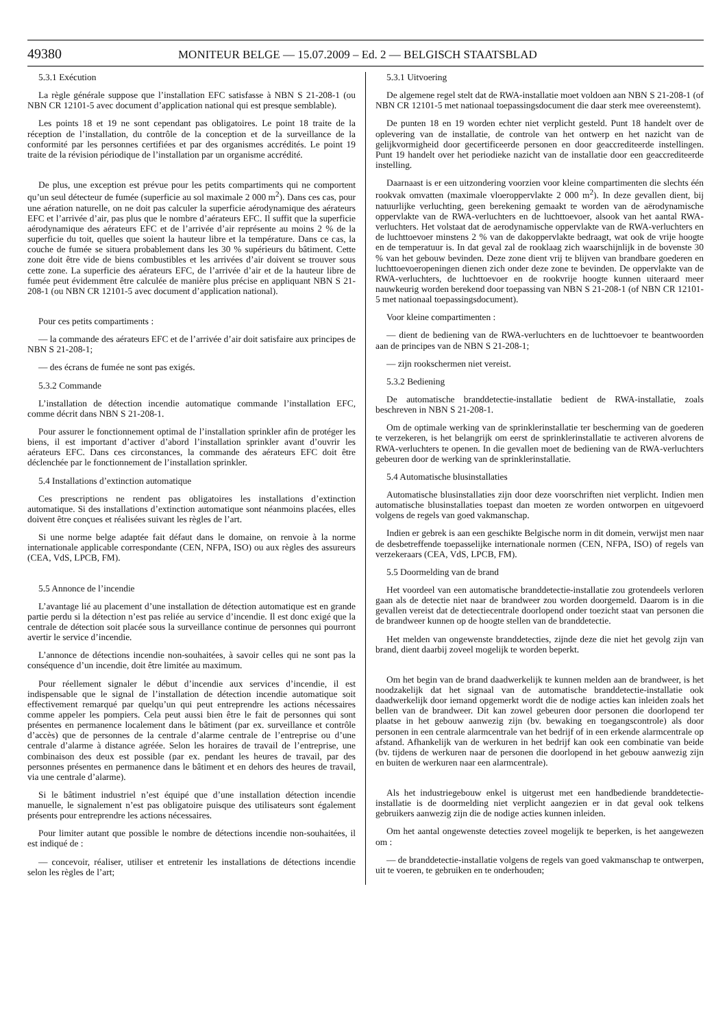49380 MONITEUR BELGE — 15.07.2009 – Ed. 2 — BELGISCH STAATSBLAD
5.3.1 Exécution
La règle générale suppose que l’installation EFC satisfasse à NBN S 21-208-1 (ou NBN CR 12101-5 avec document d’application national qui est presque semblable).
Les points 18 et 19 ne sont cependant pas obligatoires. Le point 18 traite de la réception de l’installation, du contrôle de la conception et de la surveillance de la conformité par les personnes certifiées et par des organismes accrédités. Le point 19 traite de la révision périodique de l’installation par un organisme accrédité.
De plus, une exception est prévue pour les petits compartiments qui ne comportent qu’un seul détecteur de fumée (superficie au sol maximale 2 000 m<sup>2</sup>). Dans ces cas, pour une aération naturelle, on ne doit pas calculer la superficie aérodynamique des aérateurs EFC et l’arrivée d’air, pas plus que le nombre d’aérateurs EFC. Il suffit que la superficie aérodynamique des aérateurs EFC et de l’arrivée d’air représente au moins 2 % de la superficie du toit, quelles que soient la hauteur libre et la température. Dans ce cas, la couche de fumée se situera probablement dans les 30 % supérieurs du bâtiment. Cette zone doit être vide de biens combustibles et les arrivées d’air doivent se trouver sous cette zone. La superficie des aérateurs EFC, de l’arrivée d’air et de la hauteur libre de fumée peut évidemment être calculée de manière plus précise en appliquant NBN S 21-208-1 (ou NBN CR 12101-5 avec document d’application national).
Pour ces petits compartiments :
— la commande des aérateurs EFC et de l’arrivée d’air doit satisfaire aux principes de NBN S 21-208-1;
— des écrans de fumée ne sont pas exigés.
5.3.2 Commande
L’installation de détection incendie automatique commande l’installation EFC, comme décrit dans NBN S 21-208-1.
Pour assurer le fonctionnement optimal de l’installation sprinkler afin de protéger les biens, il est important d’activer d’abord l’installation sprinkler avant d’ouvrir les aérateurs EFC. Dans ces circonstances, la commande des aérateurs EFC doit être déclenchée par le fonctionnement de l’installation sprinkler.
5.4 Installations d’extinction automatique
Ces prescriptions ne rendent pas obligatoires les installations d’extinction automatique. Si des installations d’extinction automatique sont néanmoins placées, elles doivent être conçues et réalisées suivant les règles de l’art.
Si une norme belge adaptée fait défaut dans le domaine, on renvoie à la norme internationale applicable correspondante (CEN, NFPA, ISO) ou aux règles des assureurs (CEA, VdS, LPCB, FM).
5.5 Annonce de l’incendie
L’avantage lié au placement d’une installation de détection automatique est en grande partie perdu si la détection n’est pas reliée au service d’incendie. Il est donc exigé que la centrale de détection soit placée sous la surveillance continue de personnes qui pourront avertir le service d’incendie.
L’annonce de détections incendie non-souhaitées, à savoir celles qui ne sont pas la conséquence d’un incendie, doit être limitée au maximum.
Pour réellement signaler le début d’incendie aux services d’incendie, il est indispensable que le signal de l’installation de détection incendie automatique soit effectivement remarqué par quelqu’un qui peut entreprendre les actions nécessaires comme appeler les pompiers. Cela peut aussi bien être le fait de personnes qui sont présentes en permanence localement dans le bâtiment (par ex. surveillance et contrôle d’accès) que de personnes de la centrale d’alarme centrale de l’entreprise ou d’une centrale d’alarme à distance agréée. Selon les horaires de travail de l’entreprise, une combinaison des deux est possible (par ex. pendant les heures de travail, par des personnes présentes en permanence dans le bâtiment et en dehors des heures de travail, via une centrale d’alarme).
Si le bâtiment industriel n’est équipé que d’une installation détection incendie manuelle, le signalement n’est pas obligatoire puisque des utilisateurs sont également présents pour entreprendre les actions nécessaires.
Pour limiter autant que possible le nombre de détections incendie non-souhaitées, il est indiqué de :
— concevoir, réaliser, utiliser et entretenir les installations de détections incendie selon les règles de l’art;
5.3.1 Uitvoering
De algemene regel stelt dat de RWA-installatie moet voldoen aan NBN S 21-208-1 (of NBN CR 12101-5 met nationaal toepassingsdocument die daar sterk mee overeenstemt).
De punten 18 en 19 worden echter niet verplicht gesteld. Punt 18 handelt over de oplevering van de installatie, de controle van het ontwerp en het nazicht van de gelijkvormigheid door gecertificeerde personen en door geaccrediteerde instellingen. Punt 19 handelt over het periodieke nazicht van de installatie door een geaccrediteerde instelling.
Daarnaast is er een uitzondering voorzien voor kleine compartimenten die slechts één rookvak omvatten (maximale vloeroppervlakte 2 000 m<sup>2</sup>). In deze gevallen dient, bij natuurlijke verluchting, geen berekening gemaakt te worden van de aërodynamische oppervlakte van de RWA-verluchters en de luchttoevoer, alsook van het aantal RWA-verluchters. Het volstaat dat de aerodynamische oppervlakte van de RWA-verluchters en de luchttoevoer minstens 2 % van de dakoppervlakte bedraagt, wat ook de vrije hoogte en de temperatuur is. In dat geval zal de rooklaag zich waarschijnlijk in de bovenste 30 % van het gebouw bevinden. Deze zone dient vrij te blijven van brandbare goederen en luchttoevoeropeningen dienen zich onder deze zone te bevinden. De oppervlakte van de RWA-verluchters, de luchttoevoer en de rookvrije hoogte kunnen uiteraard meer nauwkeurig worden berekend door toepassing van NBN S 21-208-1 (of NBN CR 12101-5 met nationaal toepassingsdocument).
Voor kleine compartimenten :
— dient de bediening van de RWA-verluchters en de luchttoevoer te beantwoorden aan de principes van de NBN S 21-208-1;
— zijn rookschermen niet vereist.
5.3.2 Bediening
De automatische branddetectie-installatie bedient de RWA-installatie, zoals beschreven in NBN S 21-208-1.
Om de optimale werking van de sprinklerinstallatie ter bescherming van de goederen te verzekeren, is het belangrijk om eerst de sprinklerinstallatie te activeren alvorens de RWA-verluchters te openen. In die gevallen moet de bediening van de RWA-verluchters gebeuren door de werking van de sprinklerinstallatie.
5.4 Automatische blusinstallaties
Automatische blusinstallaties zijn door deze voorschriften niet verplicht. Indien men automatische blusinstallaties toepast dan moeten ze worden ontworpen en uitgevoerd volgens de regels van goed vakmanschap.
Indien er gebrek is aan een geschikte Belgische norm in dit domein, verwijst men naar de desbetreffende toepasselijke internationale normen (CEN, NFPA, ISO) of regels van verzekeraars (CEA, VdS, LPCB, FM).
5.5 Doormelding van de brand
Het voordeel van een automatische branddetectie-installatie zou grotendeels verloren gaan als de detectie niet naar de brandweer zou worden doorgemeld. Daarom is in die gevallen vereist dat de detectiecentrale doorlopend onder toezicht staat van personen die de brandweer kunnen op de hoogte stellen van de branddetectie.
Het melden van ongewenste branddetecties, zijnde deze die niet het gevolg zijn van brand, dient daarbij zoveel mogelijk te worden beperkt.
Om het begin van de brand daadwerkelijk te kunnen melden aan de brandweer, is het noodzakelijk dat het signaal van de automatische branddetectie-installatie ook daadwerkelijk door iemand opgemerkt wordt die de nodige acties kan inleiden zoals het bellen van de brandweer. Dit kan zowel gebeuren door personen die doorlopend ter plaatse in het gebouw aanwezig zijn (bv. bewaking en toegangscontrole) als door personen in een centrale alarmcentrale van het bedrijf of in een erkende alarmcentrale op afstand. Afhankelijk van de werkuren in het bedrijf kan ook een combinatie van beide (bv. tijdens de werkuren naar de personen die doorlopend in het gebouw aanwezig zijn en buiten de werkuren naar een alarmcentrale).
Als het industriegebouw enkel is uitgerust met een handbediende branddetectie-installatie is de doormelding niet verplicht aangezien er in dat geval ook telkens gebruikers aanwezig zijn die de nodige acties kunnen inleiden.
Om het aantal ongewenste detecties zoveel mogelijk te beperken, is het aangewezen om :
— de branddetectie-installatie volgens de regels van goed vakmanschap te ontwerpen, uit te voeren, te gebruiken en te onderhouden;